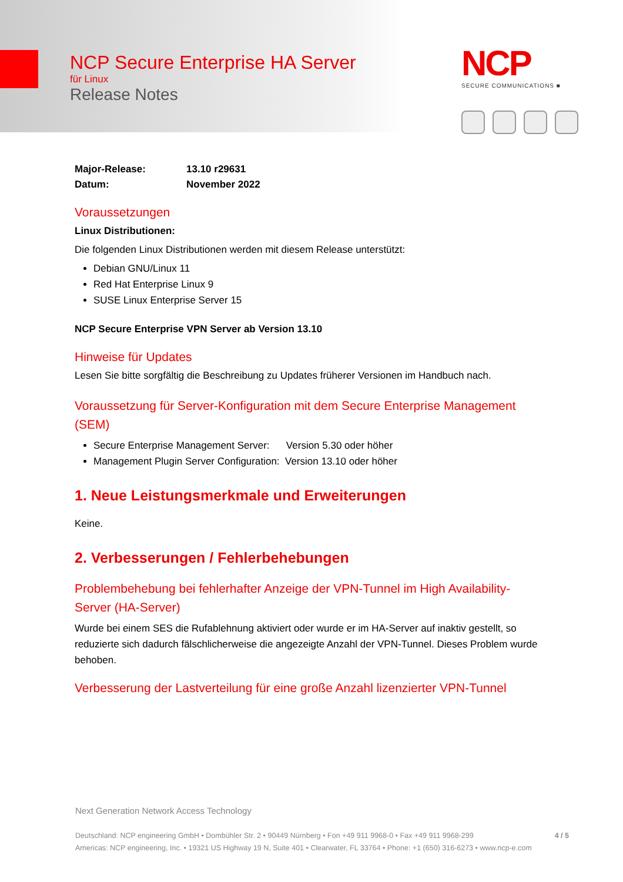NCP Secure Enterprise HA Server
für Linux
Release Notes
NCP
SECURE COMMUNICATIONS ■
| Major-Release: | 13.10 r29631 |
| Datum: | November 2022 |
Voraussetzungen
Linux Distributionen:
Die folgenden Linux Distributionen werden mit diesem Release unterstützt:
Debian GNU/Linux 11
Red Hat Enterprise Linux 9
SUSE Linux Enterprise Server 15
NCP Secure Enterprise VPN Server ab Version 13.10
Hinweise für Updates
Lesen Sie bitte sorgfältig die Beschreibung zu Updates früherer Versionen im Handbuch nach.
Voraussetzung für Server-Konfiguration mit dem Secure Enterprise Management (SEM)
Secure Enterprise Management Server: Version 5.30 oder höher
Management Plugin Server Configuration: Version 13.10 oder höher
1. Neue Leistungsmerkmale und Erweiterungen
Keine.
2. Verbesserungen / Fehlerbehebungen
Problembehebung bei fehlerhafter Anzeige der VPN-Tunnel im High Availability-Server (HA-Server)
Wurde bei einem SES die Rufablehnung aktiviert oder wurde er im HA-Server auf inaktiv gestellt, so reduzierte sich dadurch fälschlicherweise die angezeigte Anzahl der VPN-Tunnel. Dieses Problem wurde behoben.
Verbesserung der Lastverteilung für eine große Anzahl lizenzierter VPN-Tunnel
Next Generation Network Access Technology
Deutschland: NCP engineering GmbH • Dombühler Str. 2 • 90449 Nürnberg • Fon +49 911 9968-0 • Fax +49 911 9968-299 4 / 5
Americas: NCP engineering, Inc. • 19321 US Highway 19 N, Suite 401 • Clearwater, FL 33764 • Phone: +1 (650) 316-6273 • www.ncp-e.com